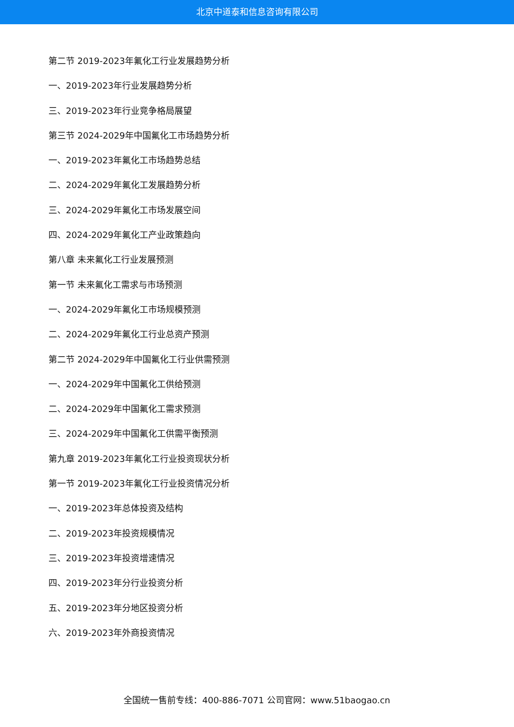北京中道泰和信息咨询有限公司
第二节 2019-2023年氟化工行业发展趋势分析
一、2019-2023年行业发展趋势分析
三、2019-2023年行业竞争格局展望
第三节 2024-2029年中国氟化工市场趋势分析
一、2019-2023年氟化工市场趋势总结
二、2024-2029年氟化工发展趋势分析
三、2024-2029年氟化工市场发展空间
四、2024-2029年氟化工产业政策趋向
第八章 未来氟化工行业发展预测
第一节 未来氟化工需求与市场预测
一、2024-2029年氟化工市场规模预测
二、2024-2029年氟化工行业总资产预测
第二节 2024-2029年中国氟化工行业供需预测
一、2024-2029年中国氟化工供给预测
二、2024-2029年中国氟化工需求预测
三、2024-2029年中国氟化工供需平衡预测
第九章 2019-2023年氟化工行业投资现状分析
第一节 2019-2023年氟化工行业投资情况分析
一、2019-2023年总体投资及结构
二、2019-2023年投资规模情况
三、2019-2023年投资增速情况
四、2019-2023年分行业投资分析
五、2019-2023年分地区投资分析
六、2019-2023年外商投资情况
全国统一售前专线：400-886-7071 公司官网：www.51baogao.cn